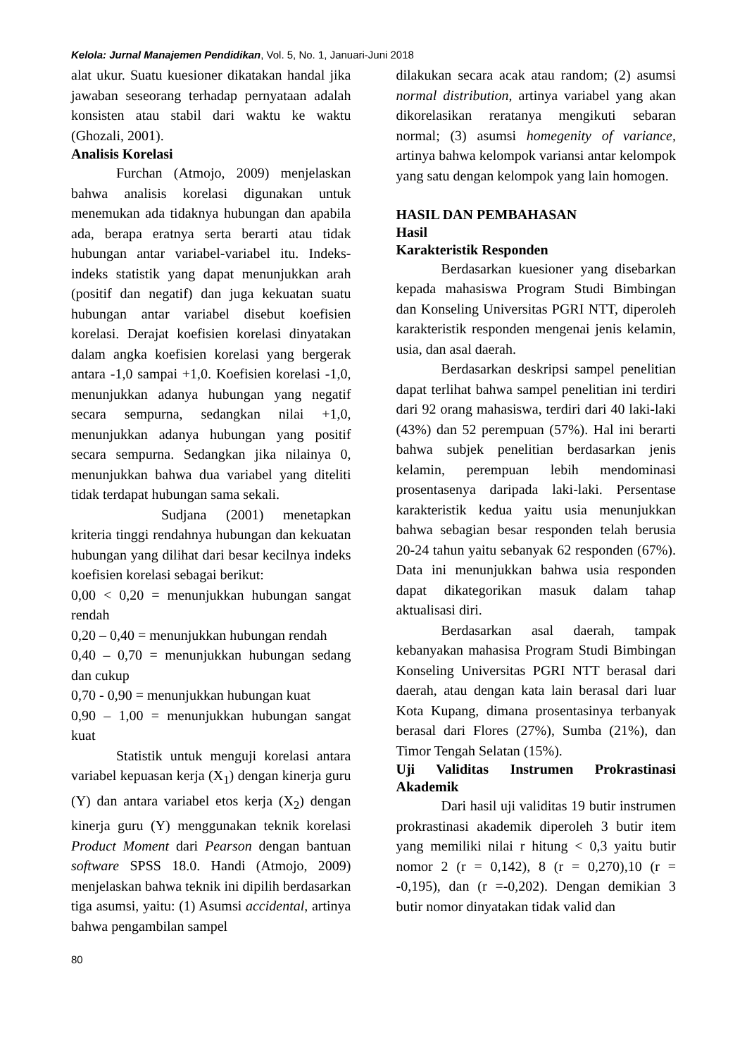Kelola: Jurnal Manajemen Pendidikan, Vol. 5, No. 1, Januari-Juni 2018
alat ukur. Suatu kuesioner dikatakan handal jika jawaban seseorang terhadap pernyataan adalah konsisten atau stabil dari waktu ke waktu (Ghozali, 2001).
Analisis Korelasi
Furchan (Atmojo, 2009) menjelaskan bahwa analisis korelasi digunakan untuk menemukan ada tidaknya hubungan dan apabila ada, berapa eratnya serta berarti atau tidak hubungan antar variabel-variabel itu. Indeks-indeks statistik yang dapat menunjukkan arah (positif dan negatif) dan juga kekuatan suatu hubungan antar variabel disebut koefisien korelasi. Derajat koefisien korelasi dinyatakan dalam angka koefisien korelasi yang bergerak antara -1,0 sampai +1,0. Koefisien korelasi -1,0, menunjukkan adanya hubungan yang negatif secara sempurna, sedangkan nilai +1,0, menunjukkan adanya hubungan yang positif secara sempurna. Sedangkan jika nilainya 0, menunjukkan bahwa dua variabel yang diteliti tidak terdapat hubungan sama sekali.
Sudjana (2001) menetapkan kriteria tinggi rendahnya hubungan dan kekuatan hubungan yang dilihat dari besar kecilnya indeks koefisien korelasi sebagai berikut:
0,00 < 0,20 = menunjukkan hubungan sangat rendah
0,20 – 0,40 = menunjukkan hubungan rendah
0,40 – 0,70 = menunjukkan hubungan sedang dan cukup
0,70 - 0,90 = menunjukkan hubungan kuat
0,90 – 1,00 = menunjukkan hubungan sangat kuat
Statistik untuk menguji korelasi antara variabel kepuasan kerja (X<sub>1</sub>) dengan kinerja guru (Y) dan antara variabel etos kerja (X<sub>2</sub>) dengan kinerja guru (Y) menggunakan teknik korelasi Product Moment dari Pearson dengan bantuan software SPSS 18.0. Handi (Atmojo, 2009) menjelaskan bahwa teknik ini dipilih berdasarkan tiga asumsi, yaitu: (1) Asumsi accidental, artinya bahwa pengambilan sampel
dilakukan secara acak atau random; (2) asumsi normal distribution, artinya variabel yang akan dikorelasikan reratanya mengikuti sebaran normal; (3) asumsi homegenity of variance, artinya bahwa kelompok variansi antar kelompok yang satu dengan kelompok yang lain homogen.
HASIL DAN PEMBAHASAN
Hasil
Karakteristik Responden
Berdasarkan kuesioner yang disebarkan kepada mahasiswa Program Studi Bimbingan dan Konseling Universitas PGRI NTT, diperoleh karakteristik responden mengenai jenis kelamin, usia, dan asal daerah.
Berdasarkan deskripsi sampel penelitian dapat terlihat bahwa sampel penelitian ini terdiri dari 92 orang mahasiswa, terdiri dari 40 laki-laki (43%) dan 52 perempuan (57%). Hal ini berarti bahwa subjek penelitian berdasarkan jenis kelamin, perempuan lebih mendominasi prosentasenya daripada laki-laki. Persentase karakteristik kedua yaitu usia menunjukkan bahwa sebagian besar responden telah berusia 20-24 tahun yaitu sebanyak 62 responden (67%). Data ini menunjukkan bahwa usia responden dapat dikategorikan masuk dalam tahap aktualisasi diri.
Berdasarkan asal daerah, tampak kebanyakan mahasisa Program Studi Bimbingan Konseling Universitas PGRI NTT berasal dari daerah, atau dengan kata lain berasal dari luar Kota Kupang, dimana prosentasinya terbanyak berasal dari Flores (27%), Sumba (21%), dan Timor Tengah Selatan (15%).
Uji Validitas Instrumen Prokrastinasi Akademik
Dari hasil uji validitas 19 butir instrumen prokrastinasi akademik diperoleh 3 butir item yang memiliki nilai r hitung < 0,3 yaitu butir nomor 2 (r = 0,142), 8 (r = 0,270),10 (r = -0,195), dan (r =-0,202). Dengan demikian 3 butir nomor dinyatakan tidak valid dan
80